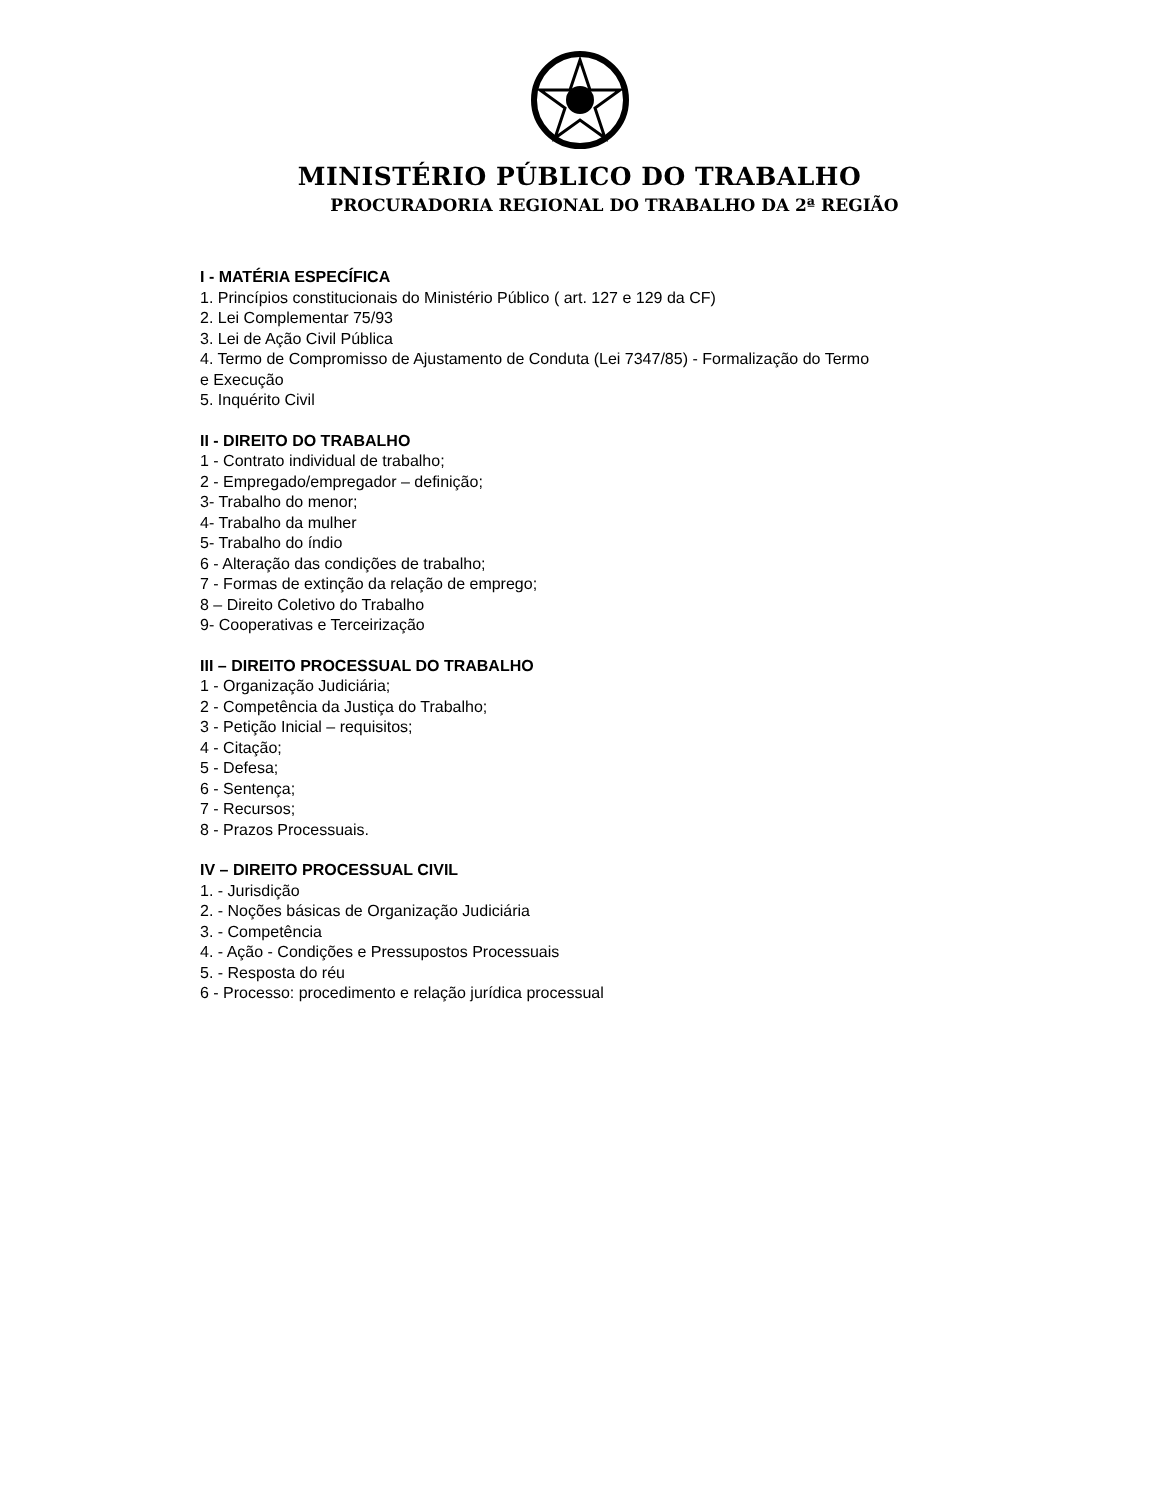MINISTÉRIO PÚBLICO DO TRABALHO
PROCURADORIA REGIONAL DO TRABALHO DA 2ª REGIÃO
I - MATÉRIA ESPECÍFICA
1. Princípios constitucionais do Ministério Público ( art. 127 e 129 da CF)
2. Lei Complementar 75/93
3. Lei de Ação Civil Pública
4. Termo de Compromisso de Ajustamento de Conduta (Lei 7347/85) - Formalização do Termo
e Execução
5. Inquérito Civil
II - DIREITO DO TRABALHO
1 - Contrato individual de trabalho;
2 - Empregado/empregador – definição;
3- Trabalho do menor;
4- Trabalho da mulher
5- Trabalho do índio
6 - Alteração das condições de trabalho;
7 - Formas de extinção da relação de emprego;
8 – Direito Coletivo do Trabalho
9- Cooperativas e Terceirização
III – DIREITO PROCESSUAL DO TRABALHO
1 - Organização Judiciária;
2 - Competência da Justiça do Trabalho;
3 - Petição Inicial – requisitos;
4 - Citação;
5 - Defesa;
6 - Sentença;
7 - Recursos;
8 - Prazos Processuais.
IV – DIREITO PROCESSUAL CIVIL
1. - Jurisdição
2. - Noções básicas de Organização Judiciária
3. - Competência
4. - Ação - Condições e Pressupostos Processuais
5. - Resposta do réu
6 - Processo: procedimento e relação jurídica processual